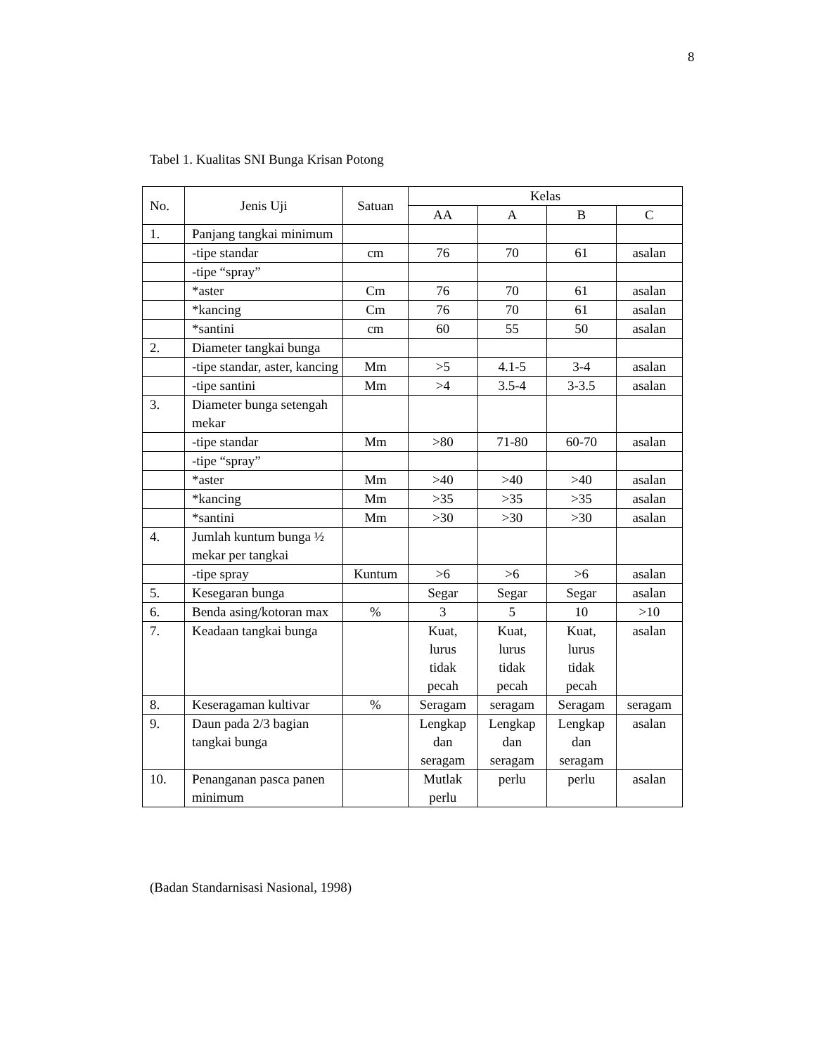8
Tabel 1. Kualitas SNI Bunga Krisan Potong
| No. | Jenis Uji | Satuan | Kelas | | | |
| --- | --- | --- | --- | --- | --- | --- |
| | | | AA | A | B | C |
| 1. | Panjang tangkai minimum | | | | | |
| | -tipe standar | cm | 76 | 70 | 61 | asalan |
| | -tipe “spray” | | | | | |
| | *aster | Cm | 76 | 70 | 61 | asalan |
| | *kancing | Cm | 76 | 70 | 61 | asalan |
| | *santini | cm | 60 | 55 | 50 | asalan |
| 2. | Diameter tangkai bunga | | | | | |
| | -tipe standar, aster, kancing | Mm | >5 | 4.1-5 | 3-4 | asalan |
| | -tipe santini | Mm | >4 | 3.5-4 | 3-3.5 | asalan |
| 3. | Diameter bunga setengah mekar | | | | | |
| | -tipe standar | Mm | >80 | 71-80 | 60-70 | asalan |
| | -tipe “spray” | | | | | |
| | *aster | Mm | >40 | >40 | >40 | asalan |
| | *kancing | Mm | >35 | >35 | >35 | asalan |
| | *santini | Mm | >30 | >30 | >30 | asalan |
| 4. | Jumlah kuntum bunga ½ mekar per tangkai | | | | | |
| | -tipe spray | Kuntum | >6 | >6 | >6 | asalan |
| 5. | Kesegaran bunga | | Segar | Segar | Segar | asalan |
| 6. | Benda asing/kotoran max | % | 3 | 5 | 10 | >10 |
| 7. | Keadaan tangkai bunga | | Kuat, lurus tidak pecah | Kuat, lurus tidak pecah | Kuat, lurus tidak pecah | asalan |
| 8. | Keseragaman kultivar | % | Seragam | seragam | Seragam | seragam |
| 9. | Daun pada 2/3 bagian tangkai bunga | | Lengkap dan seragam | Lengkap dan seragam | Lengkap dan seragam | asalan |
| 10. | Penanganan pasca panen minimum | | Mutlak perlu | perlu | perlu | asalan |
(Badan Standarnisasi Nasional, 1998)